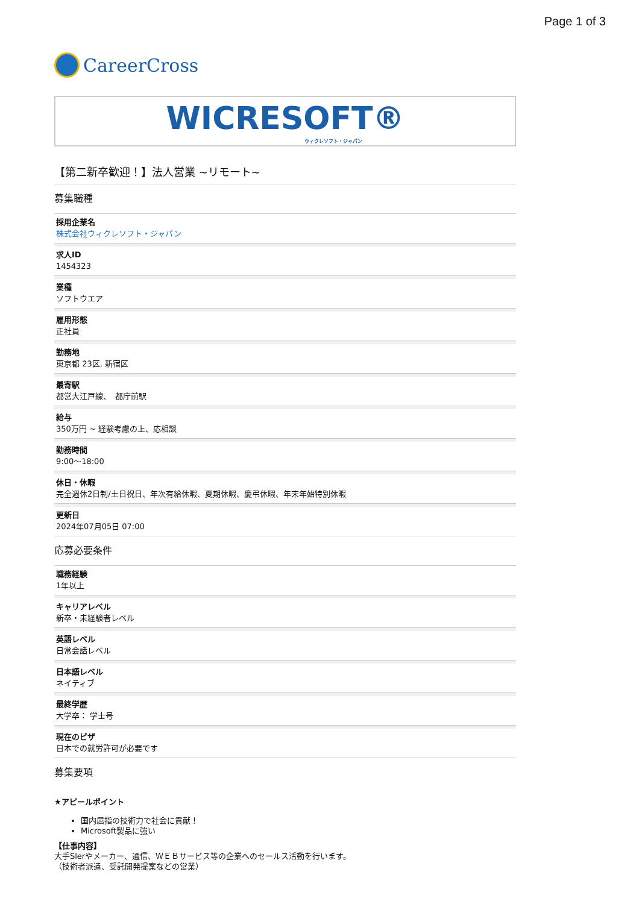Page 1 of 3
CareerCross
WICRESOFT®
ウィクレソフト・ジャパン
【第二新卒歓迎！】法人営業 ~リモート~
募集職種
採用企業名
株式会社ウィクレソフト・ジャパン
求人ID
1454323
業種
ソフトウエア
雇用形態
正社員
勤務地
東京都 23区, 新宿区
最寄駅
都営大江戸線、　都庁前駅
給与
350万円 ~ 経験考慮の上、応相談
勤務時間
9:00〜18:00
休日・休暇
完全週休2日制/土日祝日、年次有給休暇、夏期休暇、慶弔休暇、年末年始特別休暇
更新日
2024年07月05日 07:00
応募必要条件
職務経験
1年以上
キャリアレベル
新卒・未経験者レベル
英語レベル
日常会話レベル
日本語レベル
ネイティブ
最終学歴
大学卒： 学士号
現在のビザ
日本での就労許可が必要です
募集要項
★アピールポイント
国内屈指の技術力で社会に貢献！
Microsoft製品に強い
【仕事内容】
大手Slerやメーカー、通信、ＷＥＢサービス等の企業へのセールス活動を行います。
（技術者派遣、受託開発提案などの営業）